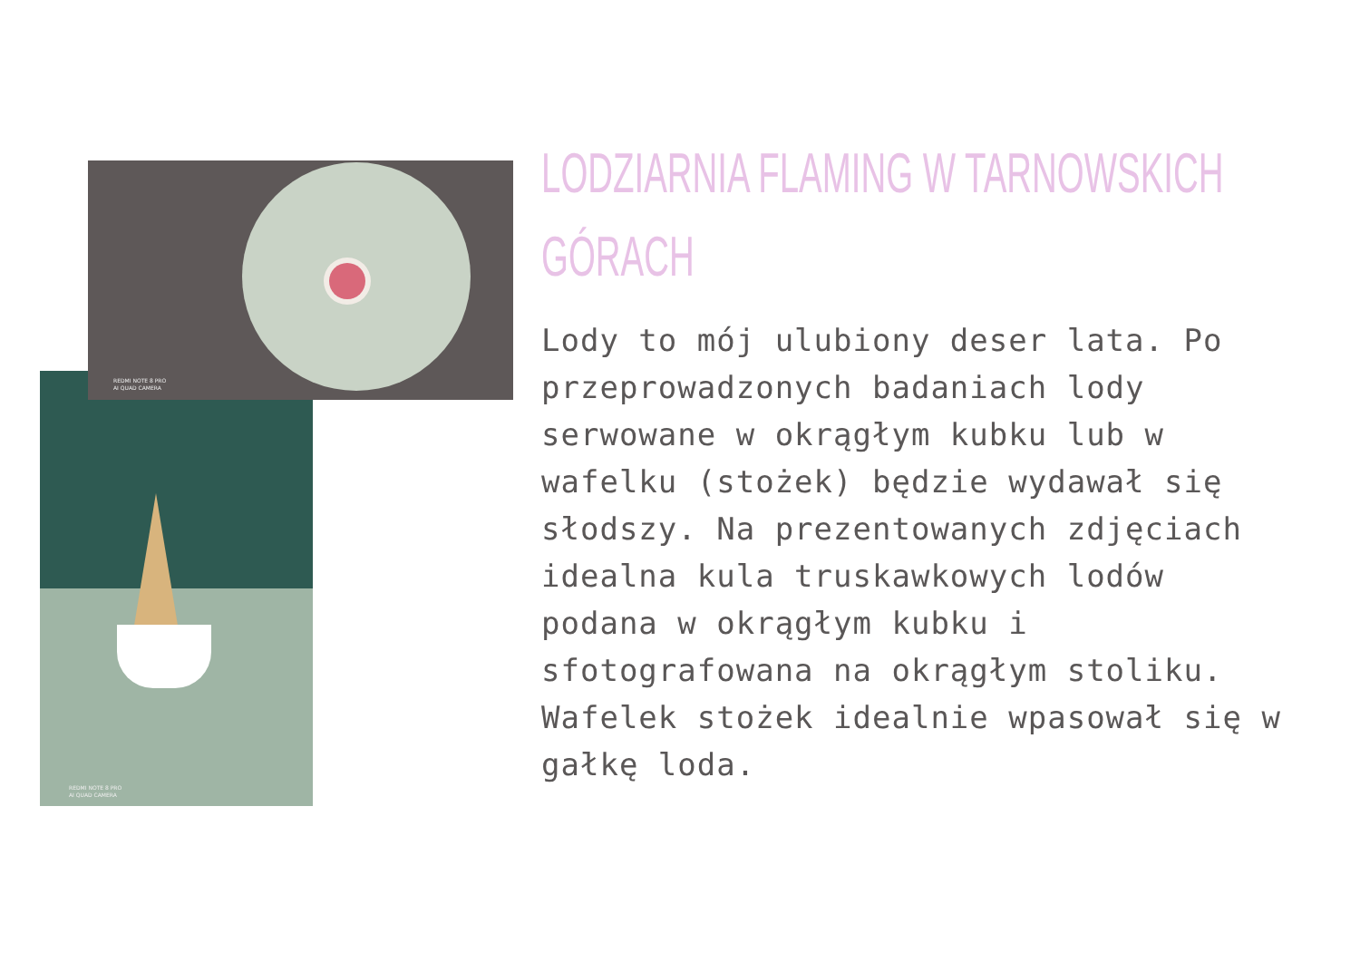REDMI NOTE 8 PRO
AI QUAD CAMERA
REDMI NOTE 8 PRO
AI QUAD CAMERA
LODZIARNIA FLAMING W TARNOWSKICH
GÓRACH
Lody to mój ulubiony deser lata. Po przeprowadzonych badaniach lody serwowane w okrągłym kubku lub w wafelku (stożek) będzie wydawał się słodszy. Na prezentowanych zdjęciach idealna kula truskawkowych lodów podana w okrągłym kubku i sfotografowana na okrągłym stoliku. Wafelek stożek idealnie wpasował się w gałkę loda.